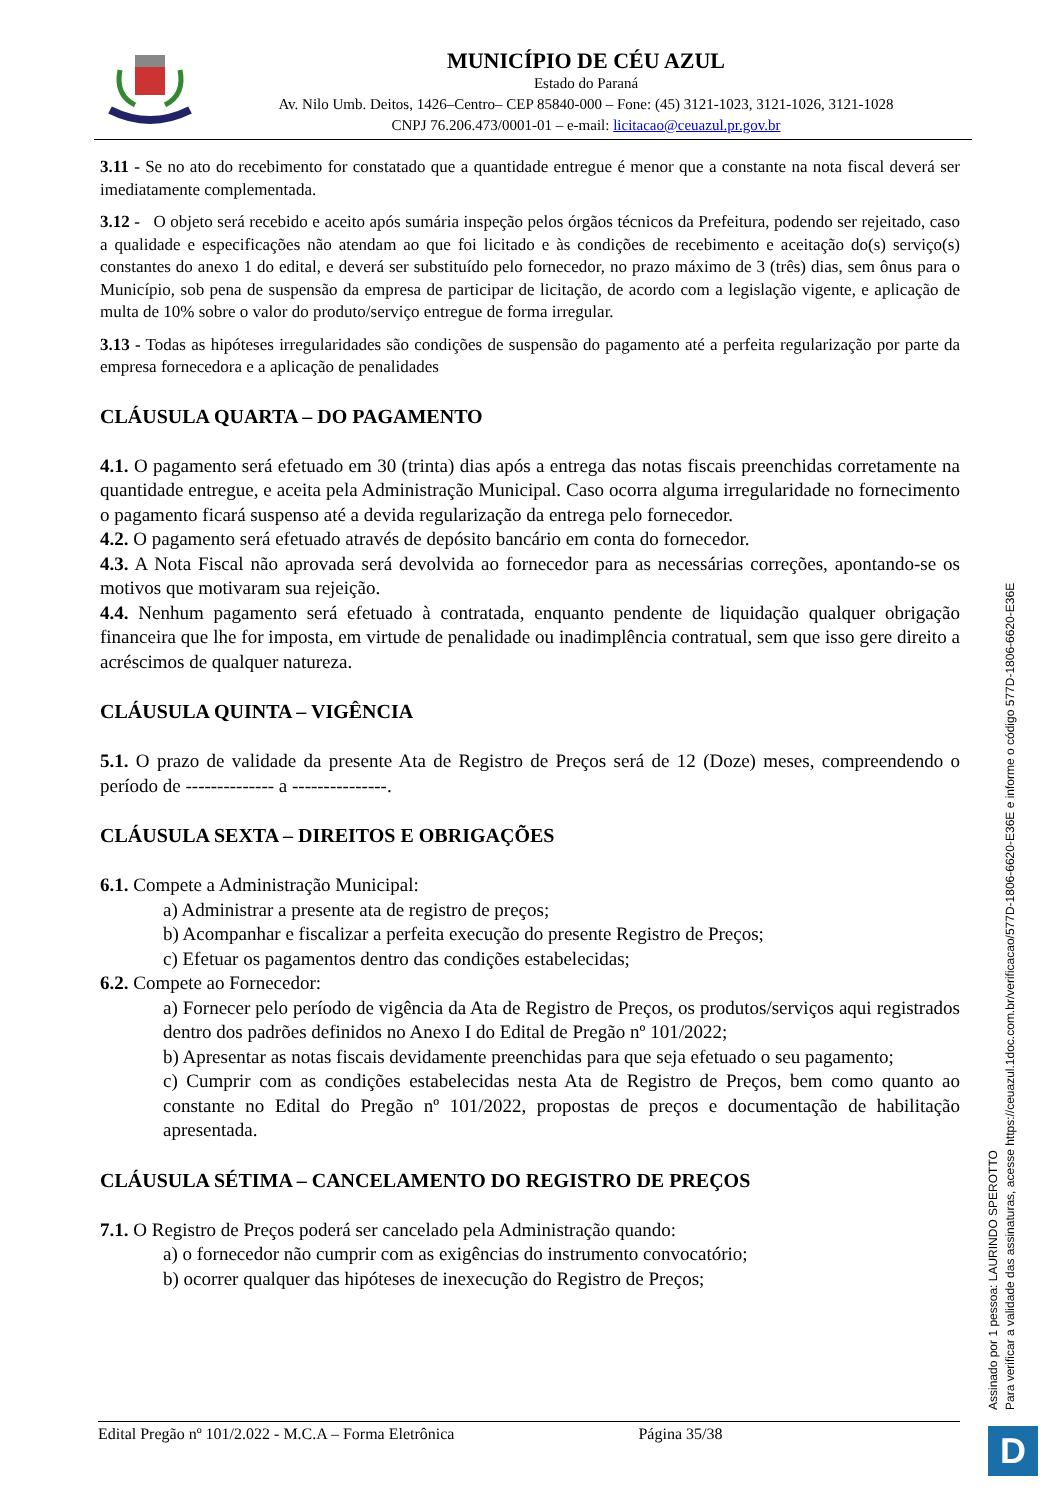MUNICÍPIO DE CÉU AZUL
Estado do Paraná
Av. Nilo Umb. Deitos, 1426–Centro– CEP 85840-000 – Fone: (45) 3121-1023, 3121-1026, 3121-1028
CNPJ 76.206.473/0001-01 – e-mail: licitacao@ceuazul.pr.gov.br
3.11 - Se no ato do recebimento for constatado que a quantidade entregue é menor que a constante na nota fiscal deverá ser imediatamente complementada.
3.12 - O objeto será recebido e aceito após sumária inspeção pelos órgãos técnicos da Prefeitura, podendo ser rejeitado, caso a qualidade e especificações não atendam ao que foi licitado e às condições de recebimento e aceitação do(s) serviço(s) constantes do anexo 1 do edital, e deverá ser substituído pelo fornecedor, no prazo máximo de 3 (três) dias, sem ônus para o Município, sob pena de suspensão da empresa de participar de licitação, de acordo com a legislação vigente, e aplicação de multa de 10% sobre o valor do produto/serviço entregue de forma irregular.
3.13 - Todas as hipóteses irregularidades são condições de suspensão do pagamento até a perfeita regularização por parte da empresa fornecedora e a aplicação de penalidades
CLÁUSULA QUARTA – DO PAGAMENTO
4.1. O pagamento será efetuado em 30 (trinta) dias após a entrega das notas fiscais preenchidas corretamente na quantidade entregue, e aceita pela Administração Municipal. Caso ocorra alguma irregularidade no fornecimento o pagamento ficará suspenso até a devida regularização da entrega pelo fornecedor.
4.2. O pagamento será efetuado através de depósito bancário em conta do fornecedor.
4.3. A Nota Fiscal não aprovada será devolvida ao fornecedor para as necessárias correções, apontando-se os motivos que motivaram sua rejeição.
4.4. Nenhum pagamento será efetuado à contratada, enquanto pendente de liquidação qualquer obrigação financeira que lhe for imposta, em virtude de penalidade ou inadimplência contratual, sem que isso gere direito a acréscimos de qualquer natureza.
CLÁUSULA QUINTA – VIGÊNCIA
5.1. O prazo de validade da presente Ata de Registro de Preços será de 12 (Doze) meses, compreendendo o período de -------------- a ---------------.
CLÁUSULA SEXTA – DIREITOS E OBRIGAÇÕES
6.1. Compete a Administração Municipal:
a) Administrar a presente ata de registro de preços;
b) Acompanhar e fiscalizar a perfeita execução do presente Registro de Preços;
c) Efetuar os pagamentos dentro das condições estabelecidas;
6.2. Compete ao Fornecedor:
a) Fornecer pelo período de vigência da Ata de Registro de Preços, os produtos/serviços aqui registrados dentro dos padrões definidos no Anexo I do Edital de Pregão nº 101/2022;
b) Apresentar as notas fiscais devidamente preenchidas para que seja efetuado o seu pagamento;
c) Cumprir com as condições estabelecidas nesta Ata de Registro de Preços, bem como quanto ao constante no Edital do Pregão nº 101/2022, propostas de preços e documentação de habilitação apresentada.
CLÁUSULA SÉTIMA – CANCELAMENTO DO REGISTRO DE PREÇOS
7.1. O Registro de Preços poderá ser cancelado pela Administração quando:
a) o fornecedor não cumprir com as exigências do instrumento convocatório;
b) ocorrer qualquer das hipóteses de inexecução do Registro de Preços;
Edital Pregão nº 101/2.022 - M.C.A – Forma Eletrônica Página 35/38
Assinado por 1 pessoa: LAURINDO SPEROTTO
Para verificar a validade das assinaturas, acesse https://ceuazul.1doc.com.br/verificacao/577D-1806-6620-E36E e informe o código 577D-1806-6620-E36E
D